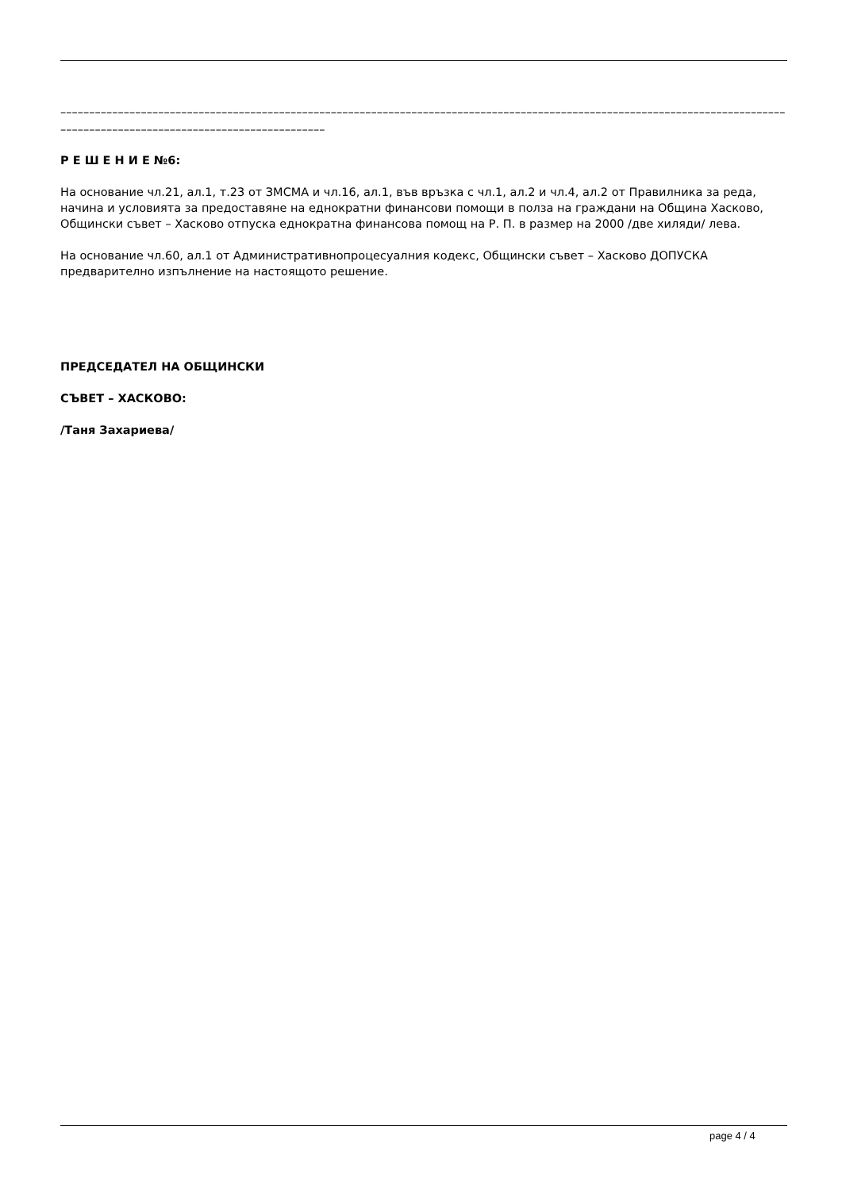––––––––––––––––––––––––––––––––––––––––––––––––––––––––––––––––––––––––––––––––––––––––––––––––––––––––––––––––––––––––––––––––––––––––––––––––––––––––––––––––––––––––––––
Р Е Ш Е Н И Е №6:
На основание чл.21, ал.1, т.23 от ЗМСМА и чл.16, ал.1, във връзка с чл.1, ал.2 и чл.4, ал.2 от Правилника за реда, начина и условията за предоставяне на еднократни финансови помощи в полза на граждани на Община Хасково, Общински съвет – Хасково отпуска еднократна финансова помощ на Р. П. в размер на 2000 /две хиляди/ лева.
На основание чл.60, ал.1 от Административнопроцесуалния кодекс, Общински съвет – Хасково ДОПУСКА предварително изпълнение на настоящото решение.
ПРЕДСЕДАТЕЛ НА ОБЩИНСКИ
СЪВЕТ – ХАСКОВО:
/Таня Захариева/
page 4 / 4